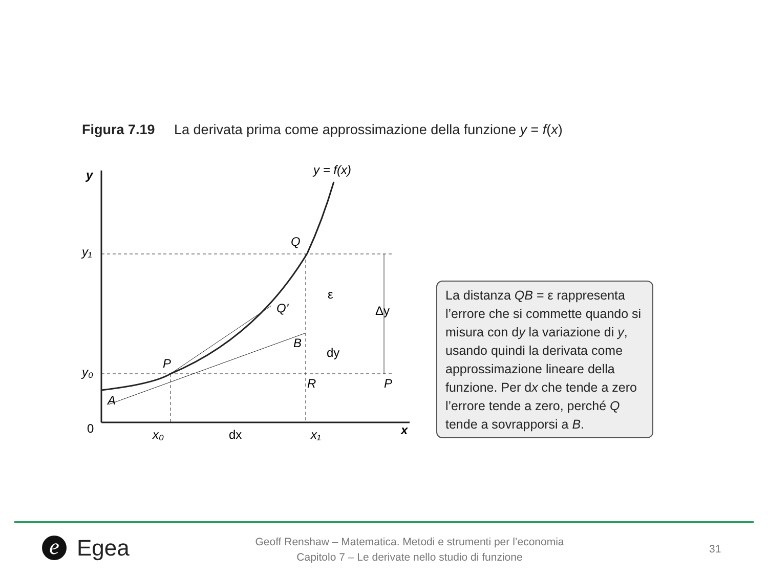Figura 7.19 La derivata prima come approssimazione della funzione y = f(x)
y
y = f(x)
y₁
y₀
0
Q
Q'
P
B
R
P
A
ε
dy
Δy
x₀
dx
x₁
x
La distanza QB = ε rappresenta l’errore che si commette quando si misura con dy la variazione di y, usando quindi la derivata come approssimazione lineare della funzione. Per dx che tende a zero l’errore tende a zero, perché Q tende a sovrapporsi a B.
e Egea
Geoff Renshaw – Matematica. Metodi e strumenti per l’economia
Capitolo 7 – Le derivate nello studio di funzione
31